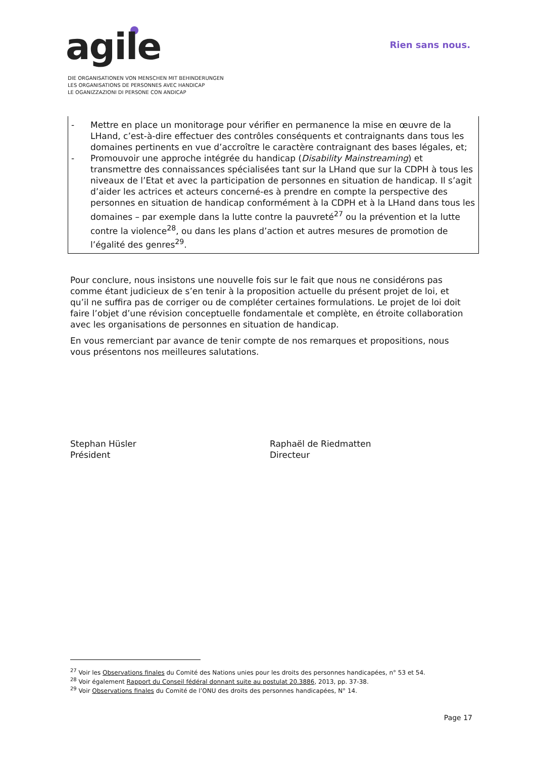agile Rien sans nous.
DIE ORGANISATIONEN VON MENSCHEN MIT BEHINDERUNGEN
LES ORGANISATIONS DE PERSONNES AVEC HANDICAP
LE OGANIZZAZIONI DI PERSONE CON ANDICAP
- Mettre en place un monitorage pour vérifier en permanence la mise en œuvre de la LHand, c’est-à-dire effectuer des contrôles conséquents et contraignants dans tous les domaines pertinents en vue d’accroître le caractère contraignant des bases légales, et;
- Promouvoir une approche intégrée du handicap (Disability Mainstreaming) et transmettre des connaissances spécialisées tant sur la LHand que sur la CDPH à tous les niveaux de l’Etat et avec la participation de personnes en situation de handicap. Il s’agit d’aider les actrices et acteurs concerné-es à prendre en compte la perspective des personnes en situation de handicap conformément à la CDPH et à la LHand dans tous les domaines – par exemple dans la lutte contre la pauvreté<sup>27</sup> ou la prévention et la lutte contre la violence<sup>28</sup>, ou dans les plans d’action et autres mesures de promotion de l’égalité des genres<sup>29</sup>.
Pour conclure, nous insistons une nouvelle fois sur le fait que nous ne considérons pas comme étant judicieux de s’en tenir à la proposition actuelle du présent projet de loi, et qu’il ne suffira pas de corriger ou de compléter certaines formulations. Le projet de loi doit faire l’objet d’une révision conceptuelle fondamentale et complète, en étroite collaboration avec les organisations de personnes en situation de handicap.
En vous remerciant par avance de tenir compte de nos remarques et propositions, nous vous présentons nos meilleures salutations.
Stephan Hüsler
Président
Raphaël de Riedmatten
Directeur
<sup>27</sup> Voir les Observations finales du Comité des Nations unies pour les droits des personnes handicapées, n° 53 et 54.
<sup>28</sup> Voir également Rapport du Conseil fédéral donnant suite au postulat 20.3886, 2013, pp. 37-38.
<sup>29</sup> Voir Observations finales du Comité de l’ONU des droits des personnes handicapées, N° 14.
Page 17